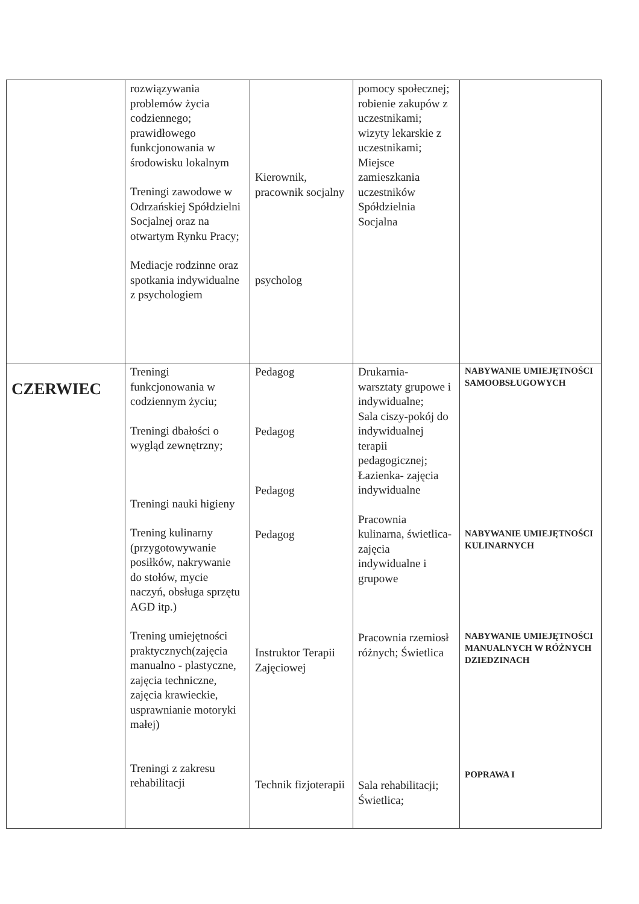| | rozwiązywania problemów życia codziennego; prawidłowego funkcjonowania w środowisku lokalnym Treningi zawodowe w Odrzańskiej Spółdzielni Socjalnej oraz na otwartym Rynku Pracy; Mediacje rodzinne oraz spotkania indywidualne z psychologiem | Kierownik, pracownik socjalny psycholog | pomocy społecznej; robienie zakupów z uczestnikami; wizyty lekarskie z uczestnikami; Miejsce zamieszkania uczestników Spółdzielnia Socjalna | |
| CZERWIEC | Treningi funkcjonowania w codziennym życiu; Treningi dbałości o wygląd zewnętrzny; Treningi nauki higieny Trening kulinarny (przygotowywanie posiłków, nakrywanie do stołów, mycie naczyń, obsługa sprzętu AGD itp.) Trening umiejętności praktycznych(zajęcia manualno - plastyczne, zajęcia techniczne, zajęcia krawieckie, usprawnianie motoryki małej) Treningi z zakresu rehabilitacji | Pedagog Pedagog Pedagog Pedagog Instruktor Terapii Zajęciowej Technik fizjoterapii | Drukarnia- warsztaty grupowe i indywidualne; Sala ciszy-pokój do indywidualnej terapii pedagogicznej; Łazienka- zajęcia indywidualne Pracownia kulinarna, świetlica- zajęcia indywidualne i grupowe Pracownia rzemiosł różnych; Świetlica Sala rehabilitacji; Świetlica; | NABYWANIE UMIEJĘTNOŚCI SAMOOBSŁUGOWYCH NABYWANIE UMIEJĘTNOŚCI KULINARNYCH NABYWANIE UMIEJĘTNOŚCI MANUALNYCH W RÓŻNYCH DZIEDZINACH POPRAWA I |